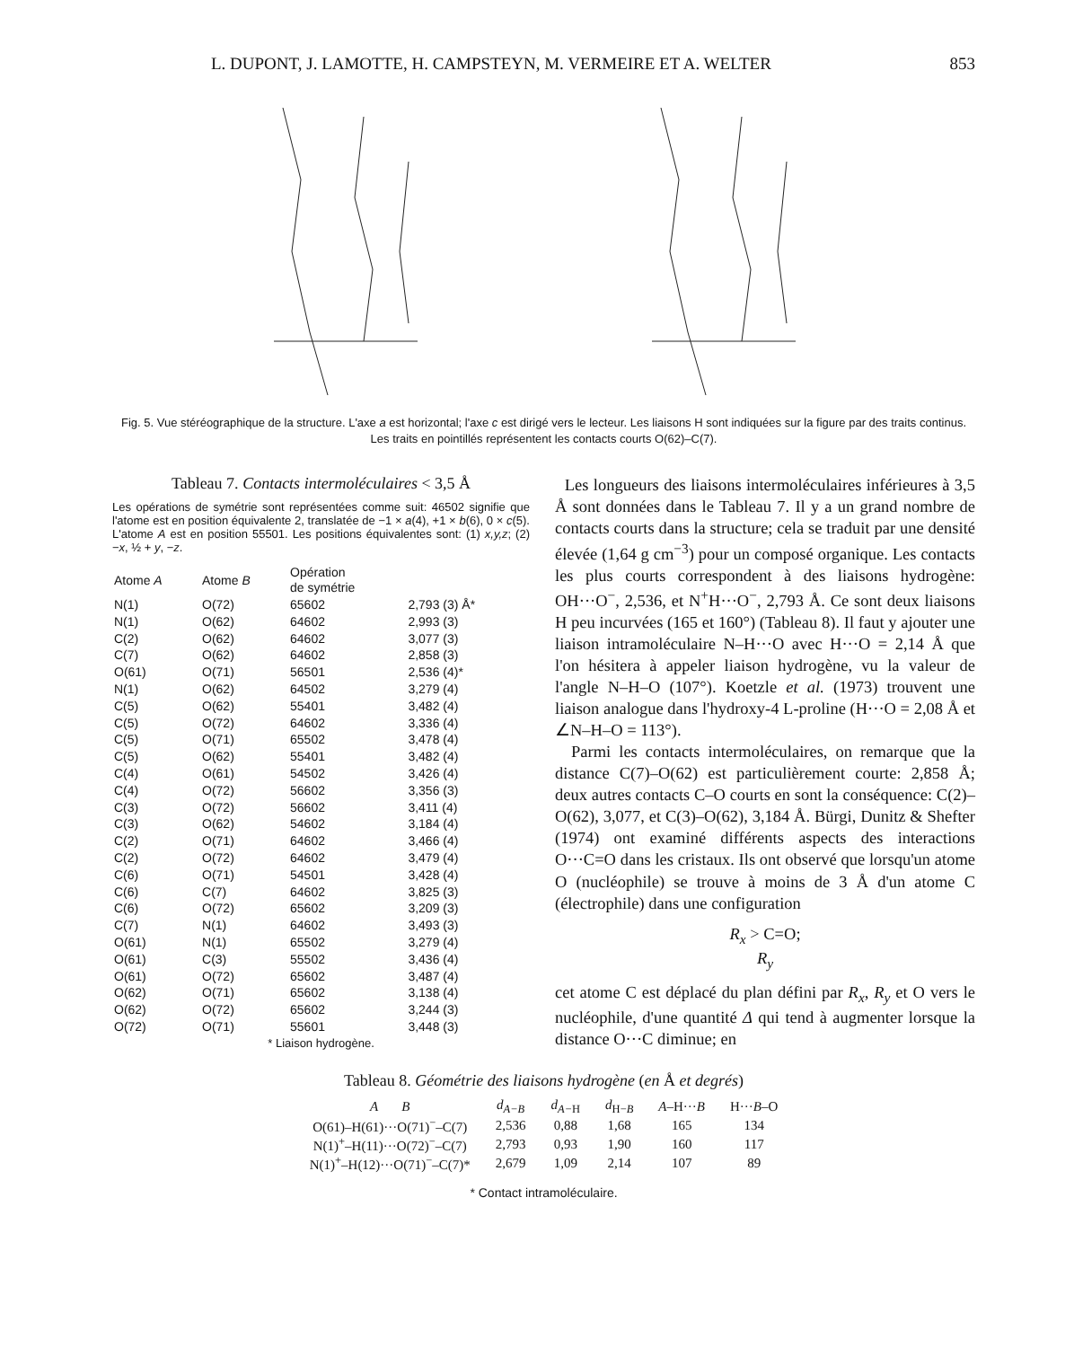L. DUPONT, J. LAMOTTE, H. CAMPSTEYN, M. VERMEIRE ET A. WELTER 853
Fig. 5. Vue stéréographique de la structure. L'axe a est horizontal; l'axe c est dirigé vers le lecteur. Les liaisons H sont indiquées sur la figure par des traits continus. Les traits en pointillés représentent les contacts courts O(62)–C(7).
Tableau 7. Contacts intermoléculaires < 3,5 Å
Les opérations de symétrie sont représentées comme suit: 46502 signifie que l'atome est en position équivalente 2, translatée de −1 × a(4), +1 × b(6), 0 × c(5). L'atome A est en position 55501. Les positions équivalentes sont: (1) x,y,z; (2) −x, ½ + y, −z.
| Atome A | Atome B | Opération de symétrie | |
| --- | --- | --- | --- |
| N(1) | O(72) | 65602 | 2,793 (3) Å* |
| N(1) | O(62) | 64602 | 2,993 (3) |
| C(2) | O(62) | 64602 | 3,077 (3) |
| C(7) | O(62) | 64602 | 2,858 (3) |
| O(61) | O(71) | 56501 | 2,536 (4)* |
| N(1) | O(62) | 64502 | 3,279 (4) |
| C(5) | O(62) | 55401 | 3,482 (4) |
| C(5) | O(72) | 64602 | 3,336 (4) |
| C(5) | O(71) | 65502 | 3,478 (4) |
| C(5) | O(62) | 55401 | 3,482 (4) |
| C(4) | O(61) | 54502 | 3,426 (4) |
| C(4) | O(72) | 56602 | 3,356 (3) |
| C(3) | O(72) | 56602 | 3,411 (4) |
| C(3) | O(62) | 54602 | 3,184 (4) |
| C(2) | O(71) | 64602 | 3,466 (4) |
| C(2) | O(72) | 64602 | 3,479 (4) |
| C(6) | O(71) | 54501 | 3,428 (4) |
| C(6) | C(7) | 64602 | 3,825 (3) |
| C(6) | O(72) | 65602 | 3,209 (3) |
| C(7) | N(1) | 64602 | 3,493 (3) |
| O(61) | N(1) | 65502 | 3,279 (4) |
| O(61) | C(3) | 55502 | 3,436 (4) |
| O(61) | O(72) | 65602 | 3,487 (4) |
| O(62) | O(71) | 65602 | 3,138 (4) |
| O(62) | O(72) | 65602 | 3,244 (3) |
| O(72) | O(71) | 55601 | 3,448 (3) |
* Liaison hydrogène.
Les longueurs des liaisons intermoléculaires inférieures à 3,5 Å sont données dans le Tableau 7. Il y a un grand nombre de contacts courts dans la structure; cela se traduit par une densité élevée (1,64 g cm<sup>−3</sup>) pour un composé organique. Les contacts les plus courts correspondent à des liaisons hydrogène: OH···O<sup>−</sup>, 2,536, et N<sup>+</sup>H···O<sup>−</sup>, 2,793 Å. Ce sont deux liaisons H peu incurvées (165 et 160°) (Tableau 8). Il faut y ajouter une liaison intramoléculaire N–H···O avec H···O = 2,14 Å que l'on hésitera à appeler liaison hydrogène, vu la valeur de l'angle N–H–O (107°). Koetzle et al. (1973) trouvent une liaison analogue dans l'hydroxy-4 L-proline (H···O = 2,08 Å et ∠N–H–O = 113°).
Parmi les contacts intermoléculaires, on remarque que la distance C(7)–O(62) est particulièrement courte: 2,858 Å; deux autres contacts C–O courts en sont la conséquence: C(2)–O(62), 3,077, et C(3)–O(62), 3,184 Å. Bürgi, Dunitz & Shefter (1974) ont examiné différents aspects des interactions O···C=O dans les cristaux. Ils ont observé que lorsqu'un atome O (nucléophile) se trouve à moins de 3 Å d'un atome C (électrophile) dans une configuration
R<sub>x</sub> > C=O;
R<sub>y</sub>
cet atome C est déplacé du plan défini par R<sub>x</sub>, R<sub>y</sub> et O vers le nucléophile, d'une quantité Δ qui tend à augmenter lorsque la distance O···C diminue; en
Tableau 8. Géométrie des liaisons hydrogène (en Å et degrés)
| A B | d<sub>A−B</sub> | d<sub>A−</sub><sub>H</sub> | d<sub>H−B</sub> | A –H··· B | H··· B –O |
| --- | --- | --- | --- | --- | --- |
| O(61)–H(61)···O(71)<sup>−</sup>–C(7) | 2,536 | 0,88 | 1,68 | 165 | 134 |
| N(1)<sup>+</sup>–H(11)···O(72)<sup>−</sup>–C(7) | 2,793 | 0,93 | 1,90 | 160 | 117 |
| N(1)<sup>+</sup>–H(12)···O(71)<sup>−</sup>–C(7)* | 2,679 | 1,09 | 2,14 | 107 | 89 |
* Contact intramoléculaire.